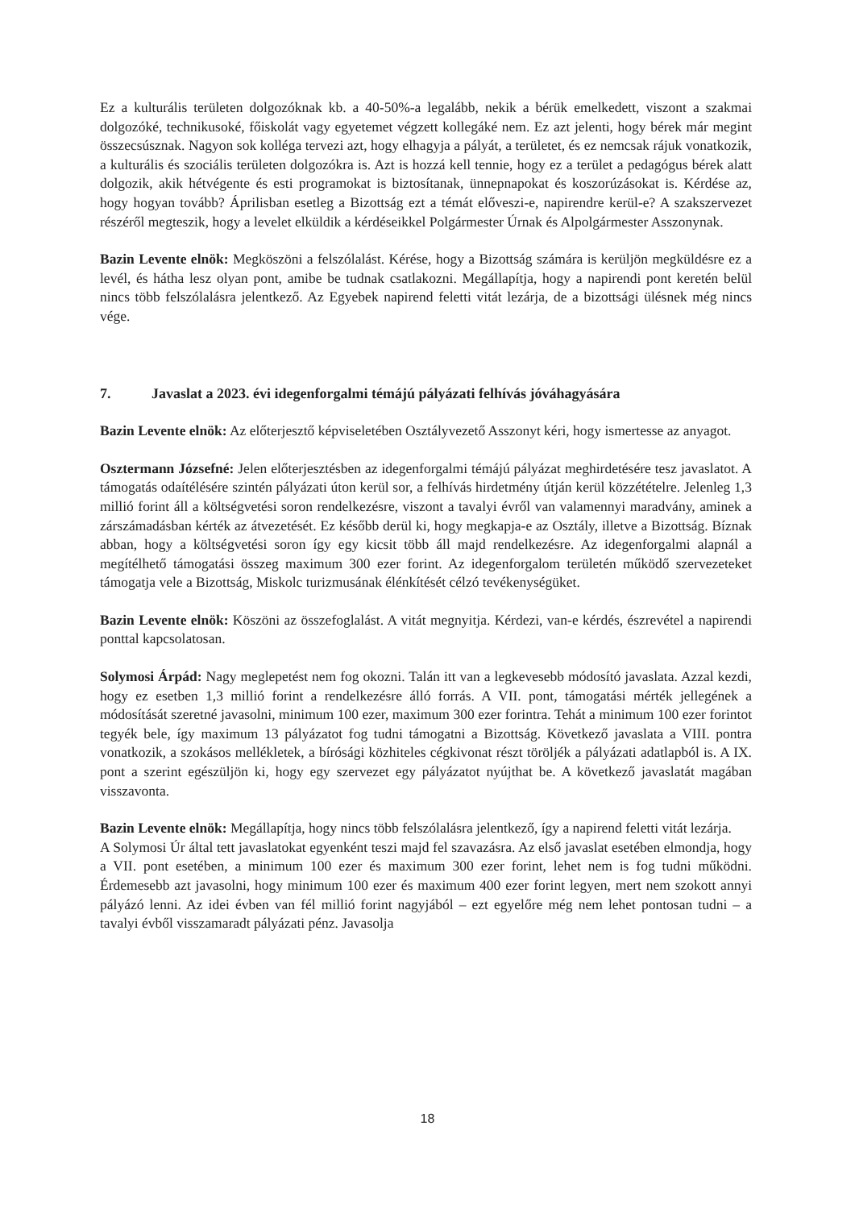Ez a kulturális területen dolgozóknak kb. a 40-50%-a legalább, nekik a bérük emelkedett, viszont a szakmai dolgozóké, technikusoké, főiskolát vagy egyetemet végzett kollegáké nem. Ez azt jelenti, hogy bérek már megint összecsúsznak. Nagyon sok kolléga tervezi azt, hogy elhagyja a pályát, a területet, és ez nemcsak rájuk vonatkozik, a kulturális és szociális területen dolgozókra is. Azt is hozzá kell tennie, hogy ez a terület a pedagógus bérek alatt dolgozik, akik hétvégente és esti programokat is biztosítanak, ünnepnapokat és koszorúzásokat is. Kérdése az, hogy hogyan tovább? Áprilisban esetleg a Bizottság ezt a témát előveszi-e, napirendre kerül-e? A szakszervezet részéről megteszik, hogy a levelet elküldik a kérdéseikkel Polgármester Úrnak és Alpolgármester Asszonynak.
Bazin Levente elnök: Megköszöni a felszólalást. Kérése, hogy a Bizottság számára is kerüljön megküldésre ez a levél, és hátha lesz olyan pont, amibe be tudnak csatlakozni. Megállapítja, hogy a napirendi pont keretén belül nincs több felszólalásra jelentkező. Az Egyebek napirend feletti vitát lezárja, de a bizottsági ülésnek még nincs vége.
7. Javaslat a 2023. évi idegenforgalmi témájú pályázati felhívás jóváhagyására
Bazin Levente elnök: Az előterjesztő képviseletében Osztályvezető Asszonyt kéri, hogy ismertesse az anyagot.
Osztermann Józsefné: Jelen előterjesztésben az idegenforgalmi témájú pályázat meghirdetésére tesz javaslatot. A támogatás odaítélésére szintén pályázati úton kerül sor, a felhívás hirdetmény útján kerül közzétételre. Jelenleg 1,3 millió forint áll a költségvetési soron rendelkezésre, viszont a tavalyi évről van valamennyi maradvány, aminek a zárszámadásban kérték az átvezetését. Ez később derül ki, hogy megkapja-e az Osztály, illetve a Bizottság. Bíznak abban, hogy a költségvetési soron így egy kicsit több áll majd rendelkezésre. Az idegenforgalmi alapnál a megítélhető támogatási összeg maximum 300 ezer forint. Az idegenforgalom területén működő szervezeteket támogatja vele a Bizottság, Miskolc turizmusának élénkítését célzó tevékenységüket.
Bazin Levente elnök: Köszöni az összefoglalást. A vitát megnyitja. Kérdezi, van-e kérdés, észrevétel a napirendi ponttal kapcsolatosan.
Solymosi Árpád: Nagy meglepetést nem fog okozni. Talán itt van a legkevesebb módosító javaslata. Azzal kezdi, hogy ez esetben 1,3 millió forint a rendelkezésre álló forrás. A VII. pont, támogatási mérték jellegének a módosítását szeretné javasolni, minimum 100 ezer, maximum 300 ezer forintra. Tehát a minimum 100 ezer forintot tegyék bele, így maximum 13 pályázatot fog tudni támogatni a Bizottság. Következő javaslata a VIII. pontra vonatkozik, a szokásos mellékletek, a bírósági közhiteles cégkivonat részt töröljék a pályázati adatlapból is. A IX. pont a szerint egészüljön ki, hogy egy szervezet egy pályázatot nyújthat be. A következő javaslatát magában visszavonta.
Bazin Levente elnök: Megállapítja, hogy nincs több felszólalásra jelentkező, így a napirend feletti vitát lezárja.
A Solymosi Úr által tett javaslatokat egyenként teszi majd fel szavazásra. Az első javaslat esetében elmondja, hogy a VII. pont esetében, a minimum 100 ezer és maximum 300 ezer forint, lehet nem is fog tudni működni. Érdemesebb azt javasolni, hogy minimum 100 ezer és maximum 400 ezer forint legyen, mert nem szokott annyi pályázó lenni. Az idei évben van fél millió forint nagyjából – ezt egyelőre még nem lehet pontosan tudni – a tavalyi évből visszamaradt pályázati pénz. Javasolja
18